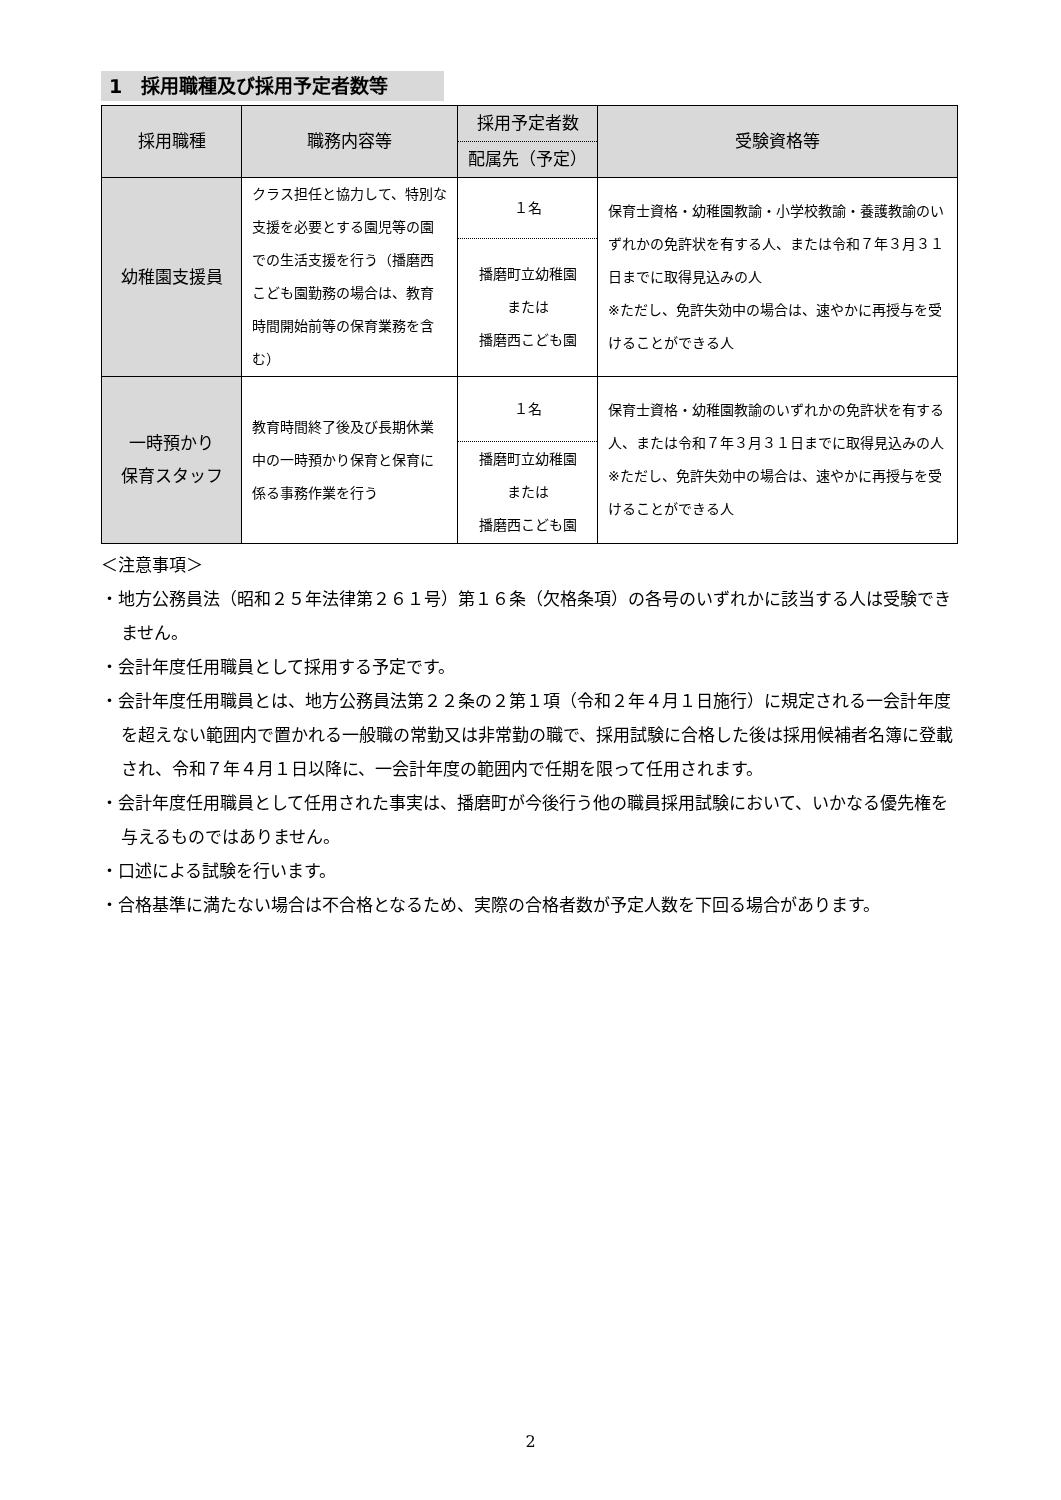1　採用職種及び採用予定者数等
| 採用職種 | 職務内容等 | 採用予定者数 | 受験資格等 |
| --- | --- | --- | --- |
| | | 配属先（予定） | |
| 幼稚園支援員 | クラス担任と協力して、特別な支援を必要とする園児等の園での生活支援を行う（播磨西こども園勤務の場合は、教育時間開始前等の保育業務を含む） | １名 | 保育士資格・幼稚園教諭・小学校教諭・養護教諭のいずれかの免許状を有する人、または令和７年３月３１日までに取得見込みの人 ※ただし、免許失効中の場合は、速やかに再授与を受けることができる人 |
| | | 播磨町立幼稚園 または 播磨西こども園 | |
| 一時預かり 保育スタッフ | 教育時間終了後及び長期休業中の一時預かり保育と保育に係る事務作業を行う | １名 | 保育士資格・幼稚園教諭のいずれかの免許状を有する人、または令和７年３月３１日までに取得見込みの人 ※ただし、免許失効中の場合は、速やかに再授与を受けることができる人 |
| | | 播磨町立幼稚園 または 播磨西こども園 | |
＜注意事項＞
・地方公務員法（昭和２５年法律第２６１号）第１６条（欠格条項）の各号のいずれかに該当する人は受験できません。
・会計年度任用職員として採用する予定です。
・会計年度任用職員とは、地方公務員法第２２条の２第１項（令和２年４月１日施行）に規定される一会計年度を超えない範囲内で置かれる一般職の常勤又は非常勤の職で、採用試験に合格した後は採用候補者名簿に登載され、令和７年４月１日以降に、一会計年度の範囲内で任期を限って任用されます。
・会計年度任用職員として任用された事実は、播磨町が今後行う他の職員採用試験において、いかなる優先権を与えるものではありません。
・口述による試験を行います。
・合格基準に満たない場合は不合格となるため、実際の合格者数が予定人数を下回る場合があります。
2